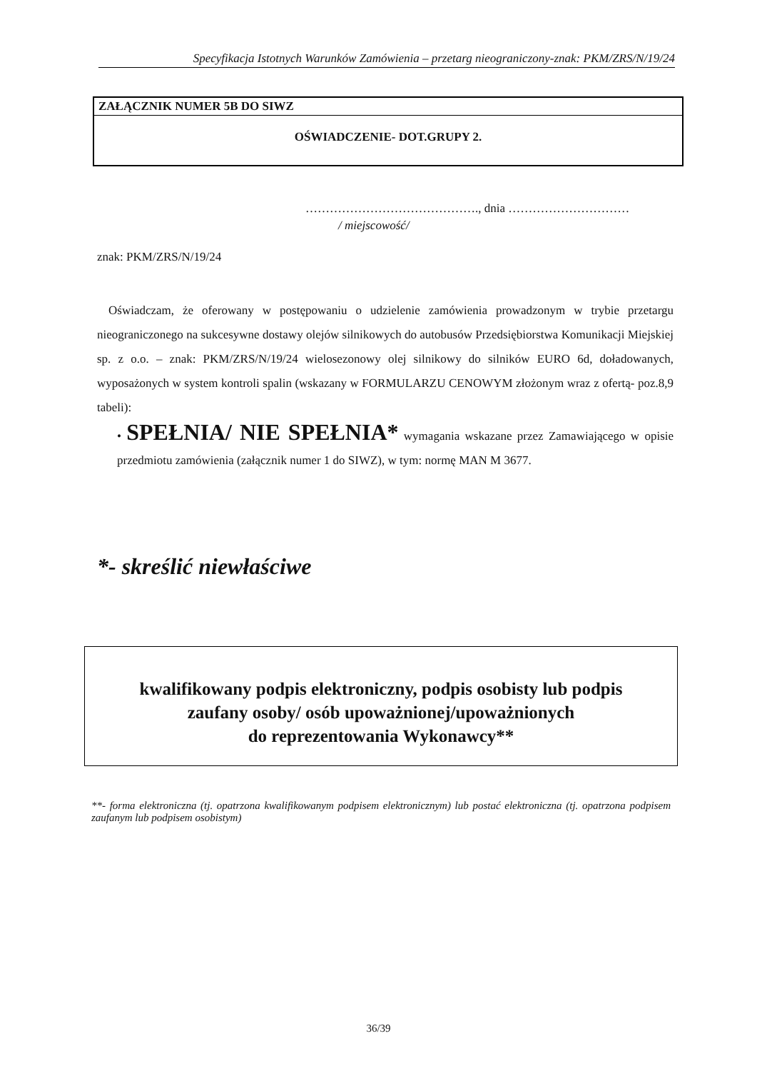Specyfikacja Istotnych Warunków Zamówienia – przetarg nieograniczony-znak: PKM/ZRS/N/19/24
ZAŁĄCZNIK NUMER 5B DO SIWZ
OŚWIADCZENIE- DOT.GRUPY 2.
……………………………………., dnia …………………………
/ miejscowość/
znak: PKM/ZRS/N/19/24
Oświadczam, że oferowany w postępowaniu o udzielenie zamówienia prowadzonym w trybie przetargu nieograniczonego na sukcesywne dostawy olejów silnikowych do autobusów Przedsiębiorstwa Komunikacji Miejskiej sp. z o.o. – znak: PKM/ZRS/N/19/24 wielosezonowy olej silnikowy do silników EURO 6d, doładowanych, wyposażonych w system kontroli spalin (wskazany w FORMULARZU CENOWYM złożonym wraz z ofertą- poz.8,9 tabeli):
• SPEŁNIA/ NIE SPEŁNIA* wymagania wskazane przez Zamawiającego w opisie przedmiotu zamówienia (załącznik numer 1 do SIWZ), w tym: normę MAN M 3677.
*- skreślić niewłaściwe
kwalifikowany podpis elektroniczny, podpis osobisty lub podpis
zaufany osoby/ osób upoważnionej/upoważnionych
do reprezentowania Wykonawcy**
**- forma elektroniczna (tj. opatrzona kwalifikowanym podpisem elektronicznym) lub postać elektroniczna (tj. opatrzona podpisem zaufanym lub podpisem osobistym)
36/39